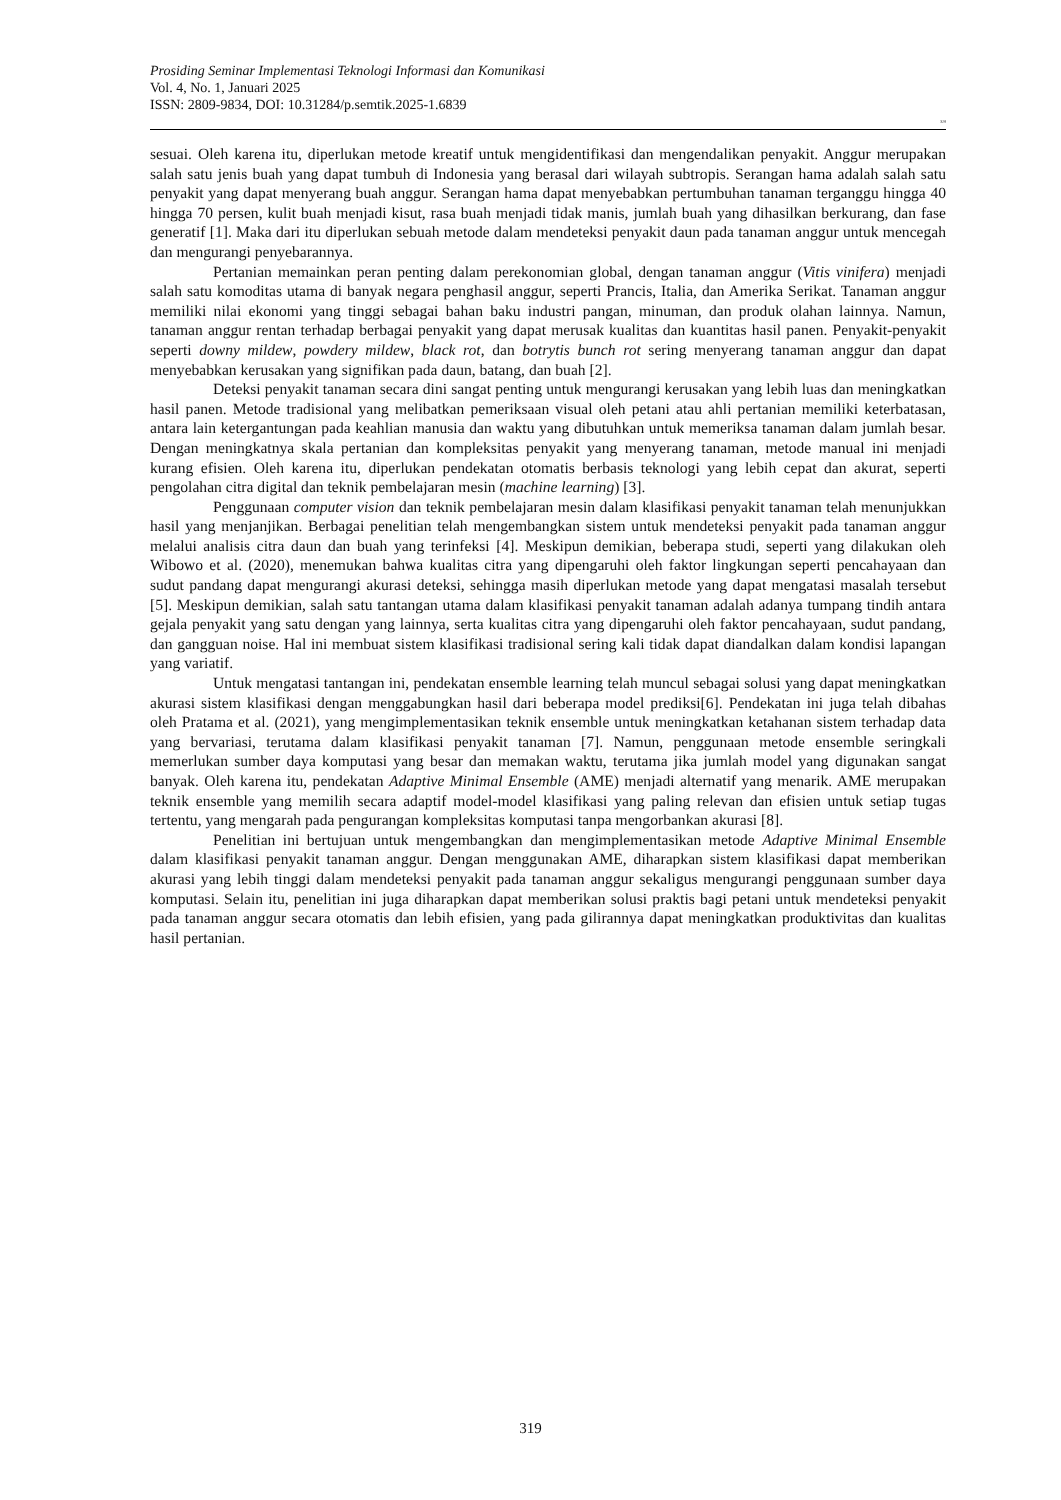Prosiding Seminar Implementasi Teknologi Informasi dan Komunikasi
Vol. 4, No. 1, Januari 2025
ISSN: 2809-9834, DOI: 10.31284/p.semtik.2025-1.6839
319
sesuai. Oleh karena itu, diperlukan metode kreatif untuk mengidentifikasi dan mengendalikan penyakit. Anggur merupakan salah satu jenis buah yang dapat tumbuh di Indonesia yang berasal dari wilayah subtropis. Serangan hama adalah salah satu penyakit yang dapat menyerang buah anggur. Serangan hama dapat menyebabkan pertumbuhan tanaman terganggu hingga 40 hingga 70 persen, kulit buah menjadi kisut, rasa buah menjadi tidak manis, jumlah buah yang dihasilkan berkurang, dan fase generatif [1]. Maka dari itu diperlukan sebuah metode dalam mendeteksi penyakit daun pada tanaman anggur untuk mencegah dan mengurangi penyebarannya.
Pertanian memainkan peran penting dalam perekonomian global, dengan tanaman anggur (Vitis vinifera) menjadi salah satu komoditas utama di banyak negara penghasil anggur, seperti Prancis, Italia, dan Amerika Serikat. Tanaman anggur memiliki nilai ekonomi yang tinggi sebagai bahan baku industri pangan, minuman, dan produk olahan lainnya. Namun, tanaman anggur rentan terhadap berbagai penyakit yang dapat merusak kualitas dan kuantitas hasil panen. Penyakit-penyakit seperti downy mildew, powdery mildew, black rot, dan botrytis bunch rot sering menyerang tanaman anggur dan dapat menyebabkan kerusakan yang signifikan pada daun, batang, dan buah [2].
Deteksi penyakit tanaman secara dini sangat penting untuk mengurangi kerusakan yang lebih luas dan meningkatkan hasil panen. Metode tradisional yang melibatkan pemeriksaan visual oleh petani atau ahli pertanian memiliki keterbatasan, antara lain ketergantungan pada keahlian manusia dan waktu yang dibutuhkan untuk memeriksa tanaman dalam jumlah besar. Dengan meningkatnya skala pertanian dan kompleksitas penyakit yang menyerang tanaman, metode manual ini menjadi kurang efisien. Oleh karena itu, diperlukan pendekatan otomatis berbasis teknologi yang lebih cepat dan akurat, seperti pengolahan citra digital dan teknik pembelajaran mesin (machine learning) [3].
Penggunaan computer vision dan teknik pembelajaran mesin dalam klasifikasi penyakit tanaman telah menunjukkan hasil yang menjanjikan. Berbagai penelitian telah mengembangkan sistem untuk mendeteksi penyakit pada tanaman anggur melalui analisis citra daun dan buah yang terinfeksi [4]. Meskipun demikian, beberapa studi, seperti yang dilakukan oleh Wibowo et al. (2020), menemukan bahwa kualitas citra yang dipengaruhi oleh faktor lingkungan seperti pencahayaan dan sudut pandang dapat mengurangi akurasi deteksi, sehingga masih diperlukan metode yang dapat mengatasi masalah tersebut [5]. Meskipun demikian, salah satu tantangan utama dalam klasifikasi penyakit tanaman adalah adanya tumpang tindih antara gejala penyakit yang satu dengan yang lainnya, serta kualitas citra yang dipengaruhi oleh faktor pencahayaan, sudut pandang, dan gangguan noise. Hal ini membuat sistem klasifikasi tradisional sering kali tidak dapat diandalkan dalam kondisi lapangan yang variatif.
Untuk mengatasi tantangan ini, pendekatan ensemble learning telah muncul sebagai solusi yang dapat meningkatkan akurasi sistem klasifikasi dengan menggabungkan hasil dari beberapa model prediksi[6]. Pendekatan ini juga telah dibahas oleh Pratama et al. (2021), yang mengimplementasikan teknik ensemble untuk meningkatkan ketahanan sistem terhadap data yang bervariasi, terutama dalam klasifikasi penyakit tanaman [7]. Namun, penggunaan metode ensemble seringkali memerlukan sumber daya komputasi yang besar dan memakan waktu, terutama jika jumlah model yang digunakan sangat banyak. Oleh karena itu, pendekatan Adaptive Minimal Ensemble (AME) menjadi alternatif yang menarik. AME merupakan teknik ensemble yang memilih secara adaptif model-model klasifikasi yang paling relevan dan efisien untuk setiap tugas tertentu, yang mengarah pada pengurangan kompleksitas komputasi tanpa mengorbankan akurasi [8].
Penelitian ini bertujuan untuk mengembangkan dan mengimplementasikan metode Adaptive Minimal Ensemble dalam klasifikasi penyakit tanaman anggur. Dengan menggunakan AME, diharapkan sistem klasifikasi dapat memberikan akurasi yang lebih tinggi dalam mendeteksi penyakit pada tanaman anggur sekaligus mengurangi penggunaan sumber daya komputasi. Selain itu, penelitian ini juga diharapkan dapat memberikan solusi praktis bagi petani untuk mendeteksi penyakit pada tanaman anggur secara otomatis dan lebih efisien, yang pada gilirannya dapat meningkatkan produktivitas dan kualitas hasil pertanian.
319